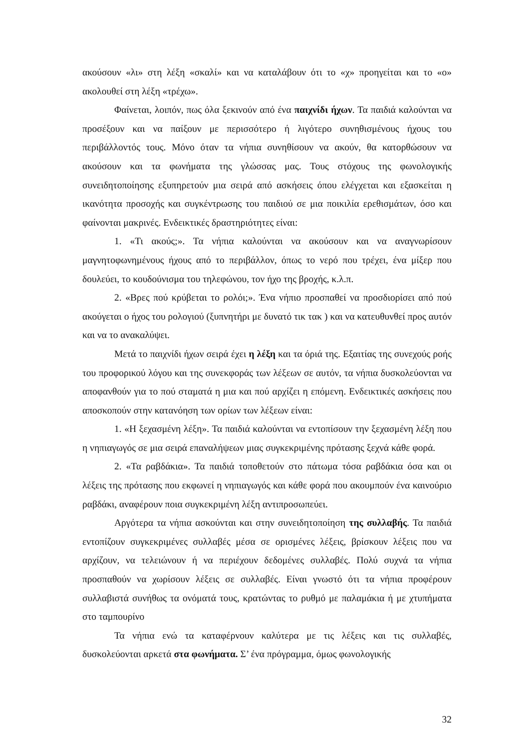ακούσουν «λι» στη λέξη «σκαλί» και να καταλάβουν ότι το «χ» προηγείται και το «ο» ακολουθεί στη λέξη «τρέχω».
Φαίνεται, λοιπόν, πως όλα ξεκινούν από ένα παιχνίδι ήχων. Τα παιδιά καλούνται να προσέξουν και να παίξουν με περισσότερο ή λιγότερο συνηθισμένους ήχους του περιβάλλοντός τους. Μόνο όταν τα νήπια συνηθίσουν να ακούν, θα κατορθώσουν να ακούσουν και τα φωνήματα της γλώσσας μας. Τους στόχους της φωνολογικής συνειδητοποίησης εξυπηρετούν μια σειρά από ασκήσεις όπου ελέγχεται και εξασκείται η ικανότητα προσοχής και συγκέντρωσης του παιδιού σε μια ποικιλία ερεθισμάτων, όσο και φαίνονται μακρινές. Ενδεικτικές δραστηριότητες είναι:
1. «Τι ακούς;». Τα νήπια καλούνται να ακούσουν και να αναγνωρίσουν μαγνητοφωνημένους ήχους από το περιβάλλον, όπως το νερό που τρέχει, ένα μίξερ που δουλεύει, το κουδούνισμα του τηλεφώνου, τον ήχο της βροχής, κ.λ.π.
2. «Βρες πού κρύβεται το ρολόι;». Ένα νήπιο προσπαθεί να προσδιορίσει από πού ακούγεται ο ήχος του ρολογιού (ξυπνητήρι με δυνατό τικ τακ ) και να κατευθυνθεί προς αυτόν και να το ανακαλύψει.
Μετά το παιχνίδι ήχων σειρά έχει η λέξη και τα όριά της. Εξαιτίας της συνεχούς ροής του προφορικού λόγου και της συνεκφοράς των λέξεων σε αυτόν, τα νήπια δυσκολεύονται να αποφανθούν για το πού σταματά η μια και πού αρχίζει η επόμενη. Ενδεικτικές ασκήσεις που αποσκοπούν στην κατανόηση των ορίων των λέξεων είναι:
1. «Η ξεχασμένη λέξη». Τα παιδιά καλούνται να εντοπίσουν την ξεχασμένη λέξη που η νηπιαγωγός σε μια σειρά επαναλήψεων μιας συγκεκριμένης πρότασης ξεχνά κάθε φορά.
2. «Τα ραβδάκια». Τα παιδιά τοποθετούν στο πάτωμα τόσα ραβδάκια όσα και οι λέξεις της πρότασης που εκφωνεί η νηπιαγωγός και κάθε φορά που ακουμπούν ένα καινούριο ραβδάκι, αναφέρουν ποια συγκεκριμένη λέξη αντιπροσωπεύει.
Αργότερα τα νήπια ασκούνται και στην συνειδητοποίηση της συλλαβής. Τα παιδιά εντοπίζουν συγκεκριμένες συλλαβές μέσα σε ορισμένες λέξεις, βρίσκουν λέξεις που να αρχίζουν, να τελειώνουν ή να περιέχουν δεδομένες συλλαβές. Πολύ συχνά τα νήπια προσπαθούν να χωρίσουν λέξεις σε συλλαβές. Είναι γνωστό ότι τα νήπια προφέρουν συλλαβιστά συνήθως τα ονόματά τους, κρατώντας το ρυθμό με παλαμάκια ή με χτυπήματα στο ταμπουρίνο
Τα νήπια ενώ τα καταφέρνουν καλύτερα με τις λέξεις και τις συλλαβές, δυσκολεύονται αρκετά στα φωνήματα. Σ’ ένα πρόγραμμα, όμως φωνολογικής
32